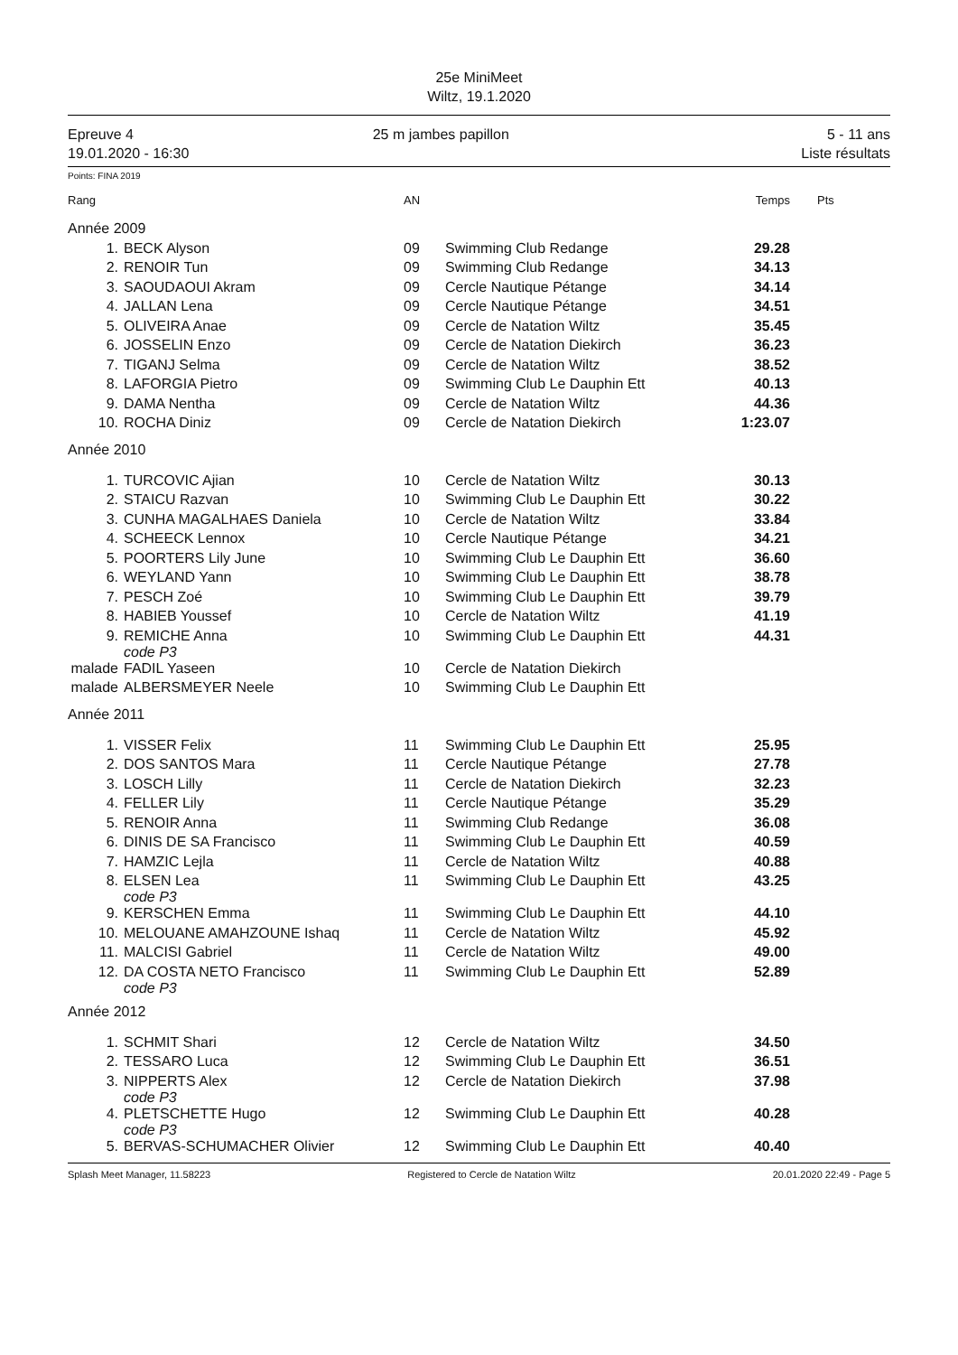25e MiniMeet
Wiltz, 19.1.2020
Epreuve 4
19.01.2020 - 16:30
25 m jambes papillon 5 - 11 ans
Liste résultats
Points: FINA 2019
| Rang | | AN | | Temps | Pts |
| --- | --- | --- | --- | --- | --- |
| Année 2009 | | | | | |
| 1. | BECK Alyson | 09 | Swimming Club Redange | 29.28 | |
| 2. | RENOIR Tun | 09 | Swimming Club Redange | 34.13 | |
| 3. | SAOUDAOUI Akram | 09 | Cercle Nautique Pétange | 34.14 | |
| 4. | JALLAN Lena | 09 | Cercle Nautique Pétange | 34.51 | |
| 5. | OLIVEIRA Anae | 09 | Cercle de Natation Wiltz | 35.45 | |
| 6. | JOSSELIN Enzo | 09 | Cercle de Natation Diekirch | 36.23 | |
| 7. | TIGANJ Selma | 09 | Cercle de Natation Wiltz | 38.52 | |
| 8. | LAFORGIA Pietro | 09 | Swimming Club Le Dauphin Ett | 40.13 | |
| 9. | DAMA Nentha | 09 | Cercle de Natation Wiltz | 44.36 | |
| 10. | ROCHA Diniz | 09 | Cercle de Natation Diekirch | 1:23.07 | |
| Année 2010 | | | | | |
| 1. | TURCOVIC Ajian | 10 | Cercle de Natation Wiltz | 30.13 | |
| 2. | STAICU Razvan | 10 | Swimming Club Le Dauphin Ett | 30.22 | |
| 3. | CUNHA MAGALHAES Daniela | 10 | Cercle de Natation Wiltz | 33.84 | |
| 4. | SCHEECK Lennox | 10 | Cercle Nautique Pétange | 34.21 | |
| 5. | POORTERS Lily June | 10 | Swimming Club Le Dauphin Ett | 36.60 | |
| 6. | WEYLAND Yann | 10 | Swimming Club Le Dauphin Ett | 38.78 | |
| 7. | PESCH Zoé | 10 | Swimming Club Le Dauphin Ett | 39.79 | |
| 8. | HABIEB Youssef | 10 | Cercle de Natation Wiltz | 41.19 | |
| 9. | REMICHE Anna code P3 | 10 | Swimming Club Le Dauphin Ett | 44.31 | |
| malade | FADIL Yaseen | 10 | Cercle de Natation Diekirch | | |
| malade | ALBERSMEYER Neele | 10 | Swimming Club Le Dauphin Ett | | |
| Année 2011 | | | | | |
| 1. | VISSER Felix | 11 | Swimming Club Le Dauphin Ett | 25.95 | |
| 2. | DOS SANTOS Mara | 11 | Cercle Nautique Pétange | 27.78 | |
| 3. | LOSCH Lilly | 11 | Cercle de Natation Diekirch | 32.23 | |
| 4. | FELLER Lily | 11 | Cercle Nautique Pétange | 35.29 | |
| 5. | RENOIR Anna | 11 | Swimming Club Redange | 36.08 | |
| 6. | DINIS DE SA Francisco | 11 | Swimming Club Le Dauphin Ett | 40.59 | |
| 7. | HAMZIC Lejla | 11 | Cercle de Natation Wiltz | 40.88 | |
| 8. | ELSEN Lea code P3 | 11 | Swimming Club Le Dauphin Ett | 43.25 | |
| 9. | KERSCHEN Emma | 11 | Swimming Club Le Dauphin Ett | 44.10 | |
| 10. | MELOUANE AMAHZOUNE Ishaq | 11 | Cercle de Natation Wiltz | 45.92 | |
| 11. | MALCISI Gabriel | 11 | Cercle de Natation Wiltz | 49.00 | |
| 12. | DA COSTA NETO Francisco code P3 | 11 | Swimming Club Le Dauphin Ett | 52.89 | |
| Année 2012 | | | | | |
| 1. | SCHMIT Shari | 12 | Cercle de Natation Wiltz | 34.50 | |
| 2. | TESSARO Luca | 12 | Swimming Club Le Dauphin Ett | 36.51 | |
| 3. | NIPPERTS Alex code P3 | 12 | Cercle de Natation Diekirch | 37.98 | |
| 4. | PLETSCHETTE Hugo code P3 | 12 | Swimming Club Le Dauphin Ett | 40.28 | |
| 5. | BERVAS-SCHUMACHER Olivier | 12 | Swimming Club Le Dauphin Ett | 40.40 | |
Splash Meet Manager, 11.58223 Registered to Cercle de Natation Wiltz 20.01.2020 22:49 - Page 5